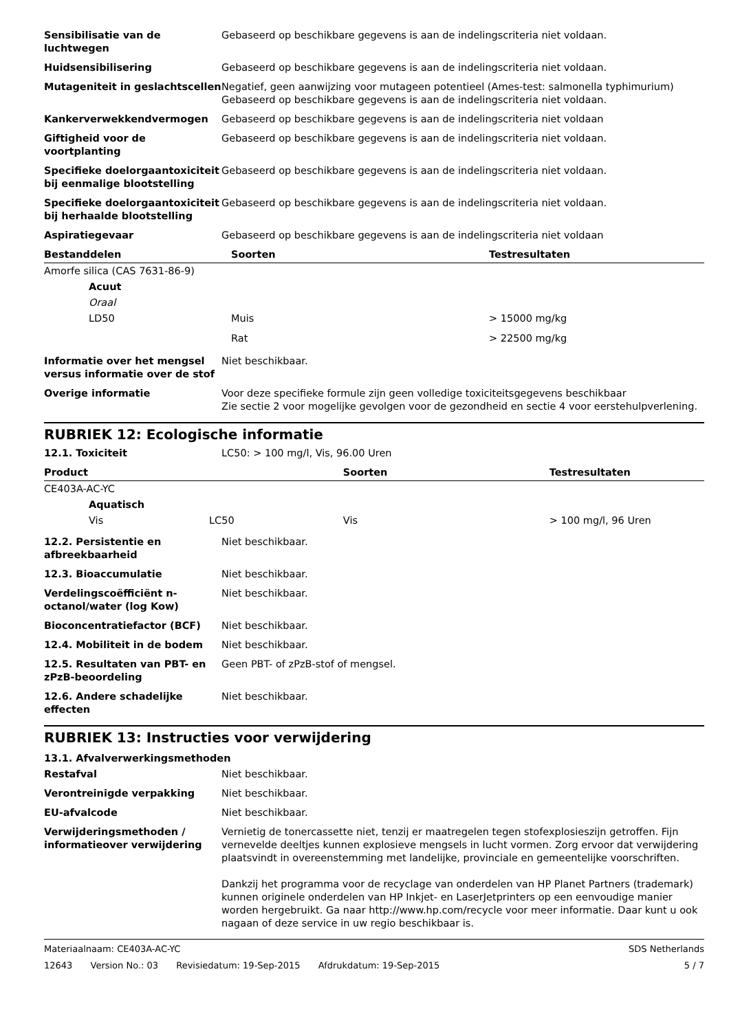| Sensibilisatie van de luchtwegen | Gebaseerd op beschikbare gegevens is aan de indelingscriteria niet voldaan. |
| Huidsensibilisering | Gebaseerd op beschikbare gegevens is aan de indelingscriteria niet voldaan. |
| Mutageniteit in geslachtscellen | Negatief, geen aanwijzing voor mutageen potentieel (Ames-test: salmonella typhimurium) Gebaseerd op beschikbare gegevens is aan de indelingscriteria niet voldaan. |
| Kankerverwekkendvermogen | Gebaseerd op beschikbare gegevens is aan de indelingscriteria niet voldaan |
| Giftigheid voor de voortplanting | Gebaseerd op beschikbare gegevens is aan de indelingscriteria niet voldaan. |
| Specifieke doelorgaantoxiciteit bij eenmalige blootstelling | Gebaseerd op beschikbare gegevens is aan de indelingscriteria niet voldaan. |
| Specifieke doelorgaantoxiciteit bij herhaalde blootstelling | Gebaseerd op beschikbare gegevens is aan de indelingscriteria niet voldaan. |
| Aspiratiegevaar | Gebaseerd op beschikbare gegevens is aan de indelingscriteria niet voldaan |
| Bestanddelen | Soorten | Testresultaten |
| --- | --- | --- |
| Amorfe silica (CAS 7631-86-9) | | |
| Acuut | | |
| Oraal | | |
| LD50 | Muis | > 15000 mg/kg |
| | Rat | > 22500 mg/kg |
| Informatie over het mengsel versus informatie over de stof | Niet beschikbaar. |
| Overige informatie | Voor deze specifieke formule zijn geen volledige toxiciteitsgegevens beschikbaar Zie sectie 2 voor mogelijke gevolgen voor de gezondheid en sectie 4 voor eerstehulpverlening. |
RUBRIEK 12: Ecologische informatie
| 12.1. Toxiciteit | LC50: > 100 mg/l, Vis, 96.00 Uren |
| Product | | Soorten | Testresultaten |
| --- | --- | --- | --- |
| CE403A-AC-YC | | | |
| Aquatisch | | | |
| Vis | LC50 | Vis | > 100 mg/l, 96 Uren |
| 12.2. Persistentie en afbreekbaarheid | Niet beschikbaar. |
| 12.3. Bioaccumulatie | Niet beschikbaar. |
| Verdelingscoëfficiënt n-octanol/water (log Kow) | Niet beschikbaar. |
| Bioconcentratiefactor (BCF) | Niet beschikbaar. |
| 12.4. Mobiliteit in de bodem | Niet beschikbaar. |
| 12.5. Resultaten van PBT- en zPzB-beoordeling | Geen PBT- of zPzB-stof of mengsel. |
| 12.6. Andere schadelijke effecten | Niet beschikbaar. |
RUBRIEK 13: Instructies voor verwijdering
13.1. Afvalverwerkingsmethoden
| Restafval | Niet beschikbaar. |
| Verontreinigde verpakking | Niet beschikbaar. |
| EU-afvalcode | Niet beschikbaar. |
| Verwijderingsmethoden / informatieover verwijdering | Vernietig de tonercassette niet, tenzij er maatregelen tegen stofexplosieszijn getroffen. Fijn vernevelde deeltjes kunnen explosieve mengsels in lucht vormen. Zorg ervoor dat verwijdering plaatsvindt in overeenstemming met landelijke, provinciale en gemeentelijke voorschriften. Dankzij het programma voor de recyclage van onderdelen van HP Planet Partners (trademark) kunnen originele onderdelen van HP Inkjet- en LaserJetprinters op een eenvoudige manier worden hergebruikt. Ga naar http://www.hp.com/recycle voor meer informatie. Daar kunt u ook nagaan of deze service in uw regio beschikbaar is. |
Materiaalnaam: CE403A-AC-YC SDS Netherlands
12643 Version No.: 03 Revisiedatum: 19-Sep-2015 Afdrukdatum: 19-Sep-2015
5 / 7